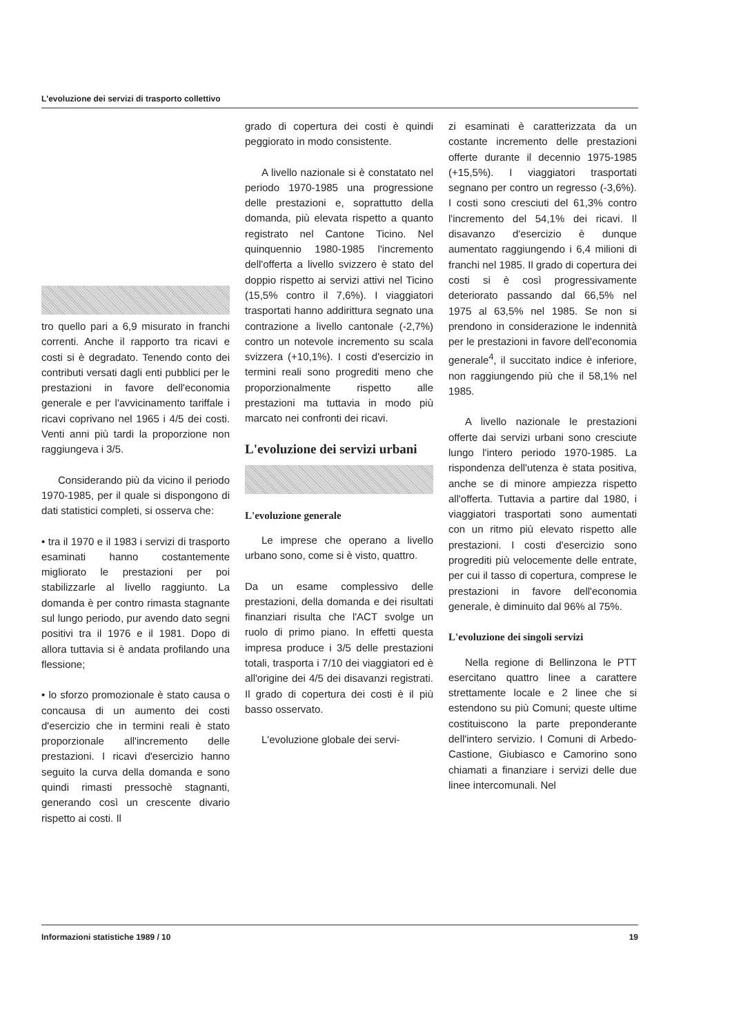L'evoluzione dei servizi di trasporto collettivo
tro quello pari a 6,9 misurato in franchi correnti. Anche il rapporto tra ricavi e costi si è degradato. Tenendo conto dei contributi versati dagli enti pubblici per le prestazioni in favore dell'economia generale e per l'avvicinamento tariffale i ricavi coprivano nel 1965 i 4/5 dei costi. Venti anni più tardi la proporzione non raggiungeva i 3/5.
Considerando più da vicino il periodo 1970-1985, per il quale si dispongono di dati statistici completi, si osserva che:
• tra il 1970 e il 1983 i servizi di trasporto esaminati hanno costantemente migliorato le prestazioni per poi stabilizzarle al livello raggiunto. La domanda è per contro rimasta stagnante sul lungo periodo, pur avendo dato segni positivi tra il 1976 e il 1981. Dopo di allora tuttavia si è andata profilando una flessione;
• lo sforzo promozionale è stato causa o concausa di un aumento dei costi d'esercizio che in termini reali è stato proporzionale all'incremento delle prestazioni. I ricavi d'esercizio hanno seguito la curva della domanda e sono quindi rimasti pressochè stagnanti, generando così un crescente divario rispetto ai costi. Il
grado di copertura dei costi è quindi peggiorato in modo consistente.
A livello nazionale si è constatato nel periodo 1970-1985 una progressione delle prestazioni e, soprattutto della domanda, più elevata rispetto a quanto registrato nel Cantone Ticino. Nel quinquennio 1980-1985 l'incremento dell'offerta a livello svizzero è stato del doppio rispetto ai servizi attivi nel Ticino (15,5% contro il 7,6%). I viaggiatori trasportati hanno addirittura segnato una contrazione a livello cantonale (-2,7%) contro un notevole incremento su scala svizzera (+10,1%). I costi d'esercizio in termini reali sono progrediti meno che proporzionalmente rispetto alle prestazioni ma tuttavia in modo più marcato nei confronti dei ricavi.
L'evoluzione dei servizi urbani
L'evoluzione generale
Le imprese che operano a livello urbano sono, come si è visto, quattro.
Da un esame complessivo delle prestazioni, della domanda e dei risultati finanziari risulta che l'ACT svolge un ruolo di primo piano. In effetti questa impresa produce i 3/5 delle prestazioni totali, trasporta i 7/10 dei viaggiatori ed è all'origine dei 4/5 dei disavanzi registrati. Il grado di copertura dei costi è il più basso osservato.
L'evoluzione globale dei servi-
zi esaminati è caratterizzata da un costante incremento delle prestazioni offerte durante il decennio 1975-1985 (+15,5%). I viaggiatori trasportati segnano per contro un regresso (-3,6%). I costi sono cresciuti del 61,3% contro l'incremento del 54,1% dei ricavi. Il disavanzo d'esercizio è dunque aumentato raggiungendo i 6,4 milioni di franchi nel 1985. Il grado di copertura dei costi si è così progressivamente deteriorato passando dal 66,5% nel 1975 al 63,5% nel 1985. Se non si prendono in considerazione le indennità per le prestazioni in favore dell'economia generale<sup>4</sup>, il succitato indice è inferiore, non raggiungendo più che il 58,1% nel 1985.
A livello nazionale le prestazioni offerte dai servizi urbani sono cresciute lungo l'intero periodo 1970-1985. La rispondenza dell'utenza è stata positiva, anche se di minore ampiezza rispetto all'offerta. Tuttavia a partire dal 1980, i viaggiatori trasportati sono aumentati con un ritmo più elevato rispetto alle prestazioni. I costi d'esercizio sono progrediti più velocemente delle entrate, per cui il tasso di copertura, comprese le prestazioni in favore dell'economia generale, è diminuito dal 96% al 75%.
L'evoluzione dei singoli servizi
Nella regione di Bellinzona le PTT esercitano quattro linee a carattere strettamente locale e 2 linee che si estendono su più Comuni; queste ultime costituiscono la parte preponderante dell'intero servizio. I Comuni di Arbedo-Castione, Giubiasco e Camorino sono chiamati a finanziare i servizi delle due linee intercomunali. Nel
Informazioni statistiche 1989 / 10 19